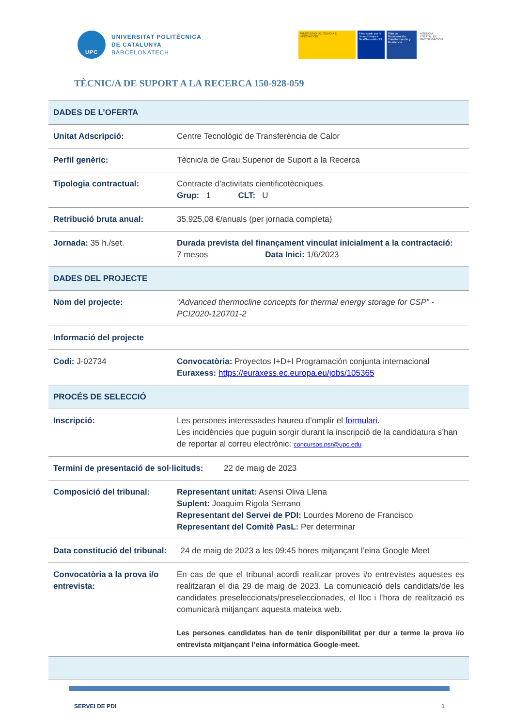UPC
UNIVERSITAT POLITÈCNICA
DE CATALUNYA
BARCELONATECH
MINISTERIO DE CIENCIA E INNOVACIÓN
Financiado por la Unión Europea NextGenerationEU
Plan de Recuperación, Transformación y Resiliencia
AGENCIA ESTATAL DE INVESTIGACIÓN
TÈCNIC/A DE SUPORT A LA RECERCA 150-928-059
| DADES DE L’OFERTA | |
| Unitat Adscripció: | Centre Tecnològic de Transferència de Calor |
| Perfil genèric: | Tècnic/a de Grau Superior de Suport a la Recerca |
| Tipologia contractual: | Contracte d’activitats cientificotècniques Grup: 1 CLT: U |
| Retribució bruta anual: | 35.925,08 €/anuals (per jornada completa) |
| Jornada: 35 h./set. | Durada prevista del finançament vinculat inicialment a la contractació: 7 mesos Data Inici: 1/6/2023 |
| DADES DEL PROJECTE | |
| Nom del projecte: | “Advanced thermocline concepts for thermal energy storage for CSP” - PCI2020-120701-2 |
| Informació del projecte | |
| Codi: J-02734 | Convocatòria: Proyectos I+D+I Programación conjunta internacional Euraxess: https://euraxess.ec.europa.eu/jobs/105365 |
| PROCÉS DE SELECCIÓ | |
| Inscripció: | Les persones interessades haureu d’omplir el formulari . Les incidències que puguin sorgir durant la inscripció de la candidatura s’han de reportar al correu electrònic: concursos.psr@upc.edu |
| Termini de presentació de sol·licituds: 22 de maig de 2023 | |
| Composició del tribunal: | Representant unitat: Asensi Oliva Llena Suplent: Joaquim Rigola Serrano Representant del Servei de PDI: Lourdes Moreno de Francisco Representant del Comitè PasL: Per determinar |
| Data constitució del tribunal: 24 de maig de 2023 a les 09:45 hores mitjançant l’eina Google Meet | |
| Convocatòria a la prova i/o entrevista: | En cas de que el tribunal acordi realitzar proves i/o entrevistes aquestes es realitzaran el dia 29 de maig de 2023. La comunicació dels candidats/de les candidates preseleccionats/preseleccionades, el lloc i l’hora de realització es comunicarà mitjançant aquesta mateixa web. Les persones candidates han de tenir disponibilitat per dur a terme la prova i/o entrevista mitjançant l’eina informàtica Google-meet. |
SERVEI DE PDI 1